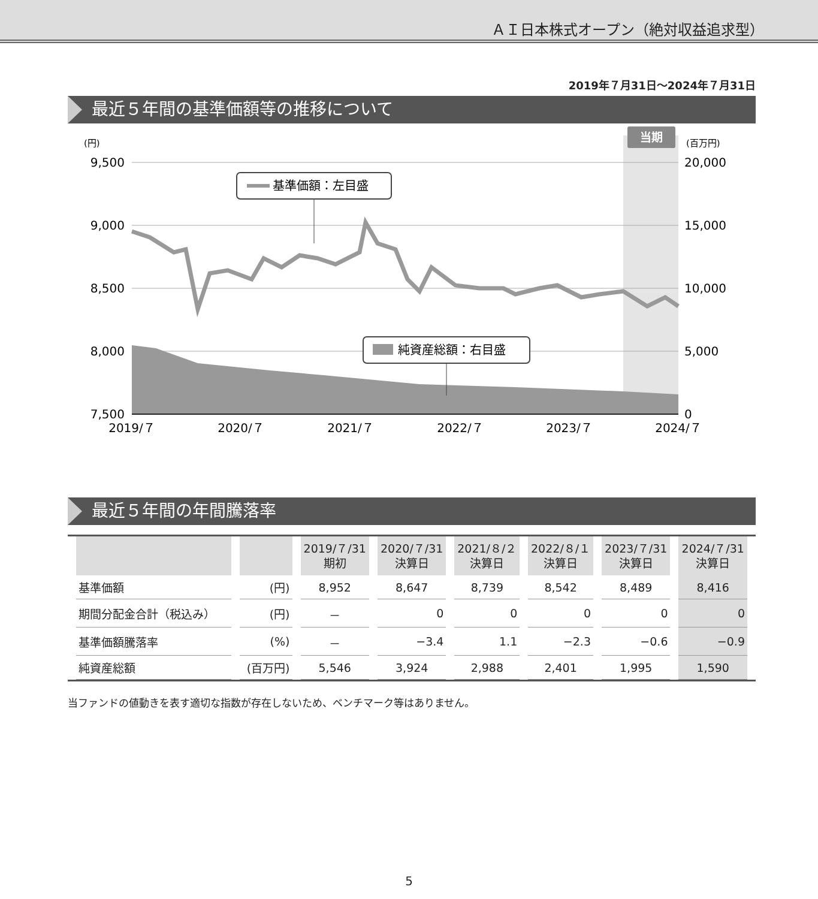ＡＩ日本株式オープン（絶対収益追求型）
2019年７月31日～2024年７月31日
最近５年間の基準価額等の推移について
当期
9,500
9,000
8,500
8,000
7,500
20,000
15,000
10,000
5,000
0
(円)
(百万円)
2019/７
2020/７
2021/７
2022/７
2023/７
2024/７
基準価額：左目盛
純資産総額：右目盛
最近５年間の年間騰落率
| | | 2019/７/31 期初 | 2020/７/31 決算日 | 2021/８/２ 決算日 | 2022/８/１ 決算日 | 2023/７/31 決算日 | 2024/７/31 決算日 |
| --- | --- | --- | --- | --- | --- | --- | --- |
| 基準価額 | (円) | 8,952 | 8,647 | 8,739 | 8,542 | 8,489 | 8,416 |
| 期間分配金合計（税込み） | (円) | － | 0 | 0 | 0 | 0 | 0 |
| 基準価額騰落率 | (%) | － | −3.4 | 1.1 | −2.3 | −0.6 | −0.9 |
| 純資産総額 | (百万円) | 5,546 | 3,924 | 2,988 | 2,401 | 1,995 | 1,590 |
当ファンドの値動きを表す適切な指数が存在しないため、ベンチマーク等はありません。
5